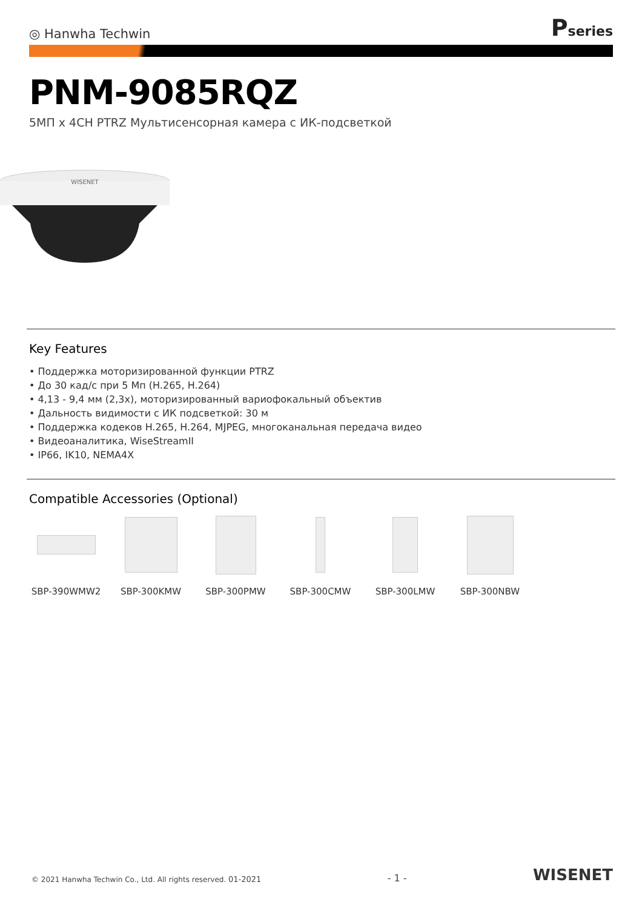◎ Hanwha Techwin
Pseries
PNM-9085RQZ
5МП x 4CH PTRZ Мультисенсорная камера с ИК-подсветкой
WISENET
Key Features
• Поддержка моторизированной функции PTRZ
• До 30 кад/с при 5 Мп (H.265, H.264)
• 4,13 - 9,4 мм (2,3x), моторизированный вариофокальный объектив
• Дальность видимости с ИК подсветкой: 30 м
• Поддержка кодеков H.265, H.264, MJPEG, многоканальная передача видео
• Видеоаналитика, WiseStreamII
• IP66, IK10, NEMA4X
Compatible Accessories (Optional)
SBP-390WMW2 SBP-300KMW SBP-300PMW SBP-300CMW SBP-300LMW SBP-300NBW
© 2021 Hanwha Techwin Co., Ltd. All rights reserved. 01-2021
- 1 -
WISENET